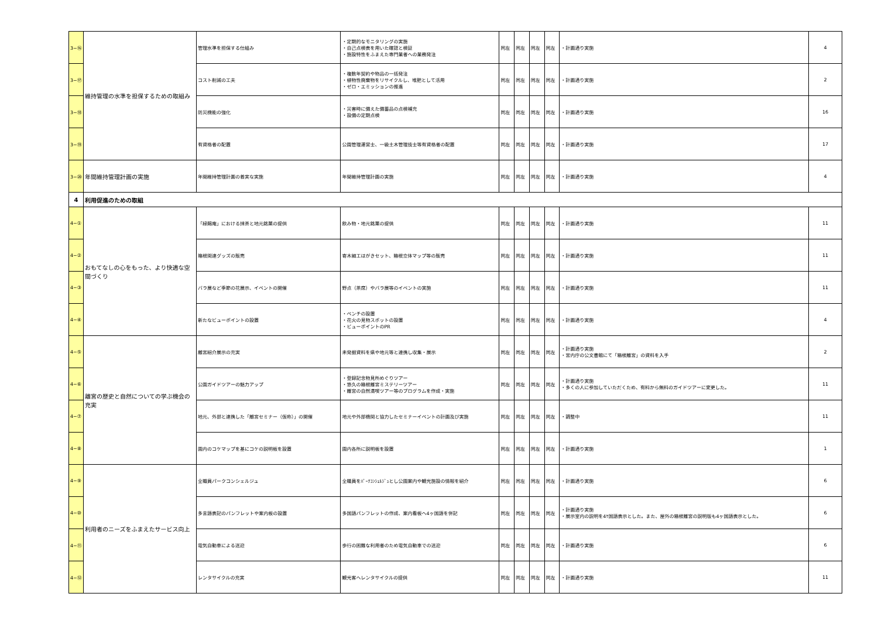| 3−⑯ | 維持管理の水準を担保するための取組み | 管理水準を担保する仕組み | ・定期的なモニタリングの実施 ・自己点検表を用いた確認と検証 ・施設特性をふまえた専門業者への業務発注 | 同左 | 同左 | 同左 | 同左 | ・計画通り実施 | 4 |
| 3−⑰ | | コスト削減の工夫 | ・複数年契約や物品の一括発注 ・植物性廃棄物をリサイクルし、堆肥として活用 ・ゼロ・エミッションの推進 | 同左 | 同左 | 同左 | 同左 | ・計画通り実施 | 2 |
| 3−⑱ | | 防災機能の強化 | ・災害時に備えた備蓄品の点検補充 ・設備の定期点検 | 同左 | 同左 | 同左 | 同左 | ・計画通り実施 | 16 |
| 3−⑲ | | 有資格者の配置 | 公園管理運営士、一級土木管理技士等有資格者の配置 | 同左 | 同左 | 同左 | 同左 | ・計画通り実施 | 17 |
| 3−⑳ | 年間維持管理計画の実施 | 年間維持管理計画の着実な実施 | 年間維持管理計画の実施 | 同左 | 同左 | 同左 | 同左 | ・計画通り実施 | 4 |
| 4 | 利用促進のための取組 | | | | | | | | |
| 4−① | おもてなしの心をもった、より快適な空間づくり | 「緑賜庵」における抹茶と地元銘菓の提供 | 飲み物・地元銘菓の提供 | 同左 | 同左 | 同左 | 同左 | ・計画通り実施 | 11 |
| 4−② | | 箱根関連グッズの販売 | 寄木細工はがきセット、箱根立体マップ等の販売 | 同左 | 同左 | 同左 | 同左 | ・計画通り実施 | 11 |
| 4−③ | | バラ展など季節の花展示、イベントの開催 | 野点（茶席）やバラ展等のイベントの実施 | 同左 | 同左 | 同左 | 同左 | ・計画通り実施 | 11 |
| 4−④ | | 新たなビューポイントの設置 | ・ベンチの設置 ・花火の見物スポットの設置 ・ビューポイントのPR | 同左 | 同左 | 同左 | 同左 | ・計画通り実施 | 4 |
| 4−⑤ | 離宮の歴史と自然についての学ぶ機会の充実 | 離宮紹介展示の充実 | 未発掘資料を県や地元等と連携し収集・展示 | 同左 | 同左 | 同左 | 同左 | ・計画通り実施 ・宮内庁の公文書館にて「箱根離宮」の資料を入手 | 2 |
| 4−⑥ | | 公園ガイドツアーの魅力アップ | ・登録記念物見所めぐりツアー ・悠久の箱根離宮ミステリーツアー ・離宮の自然満喫ツアー等のプログラムを作成・実施 | 同左 | 同左 | 同左 | 同左 | ・計画通り実施 ・多くの人に参加していただくため、有料から無料のガイドツアーに変更した。 | 11 |
| 4−⑦ | | 地元、外部と連携した「離宮セミナー（仮称）」の開催 | 地元や外部機関と協力したセミナーイベントの計画及び実施 | 同左 | 同左 | 同左 | 同左 | ・調整中 | 11 |
| 4−⑧ | | 園内のコケマップを基にコケの説明板を設置 | 園内各所に説明板を設置 | 同左 | 同左 | 同左 | 同左 | ・計画通り実施 | 1 |
| 4−⑨ | 利用者のニーズをふまえたサービス向上 | 全職員パークコンシェルジュ | 全職員をﾊﾟｰｸｺﾝｼｪﾙｼﾞｭとし公園案内や観光施設の情報を紹介 | 同左 | 同左 | 同左 | 同左 | ・計画通り実施 | 6 |
| 4−⑩ | | 多言語表記のパンフレットや案内板の設置 | 多国語パンフレットの作成、案内看板へ4ヶ国語を併記 | 同左 | 同左 | 同左 | 同左 | ・計画通り実施 ・展示室内の説明を4ｹ国語表示とした。また、屋外の箱根離宮の説明版も4ヶ国語表示とした。 | 6 |
| 4−⑪ | | 電気自動車による送迎 | 歩行の困難な利用者のため電気自動車での送迎 | 同左 | 同左 | 同左 | 同左 | ・計画通り実施 | 6 |
| 4−⑫ | | レンタサイクルの充実 | 観光客へレンタサイクルの提供 | 同左 | 同左 | 同左 | 同左 | ・計画通り実施 | 11 |